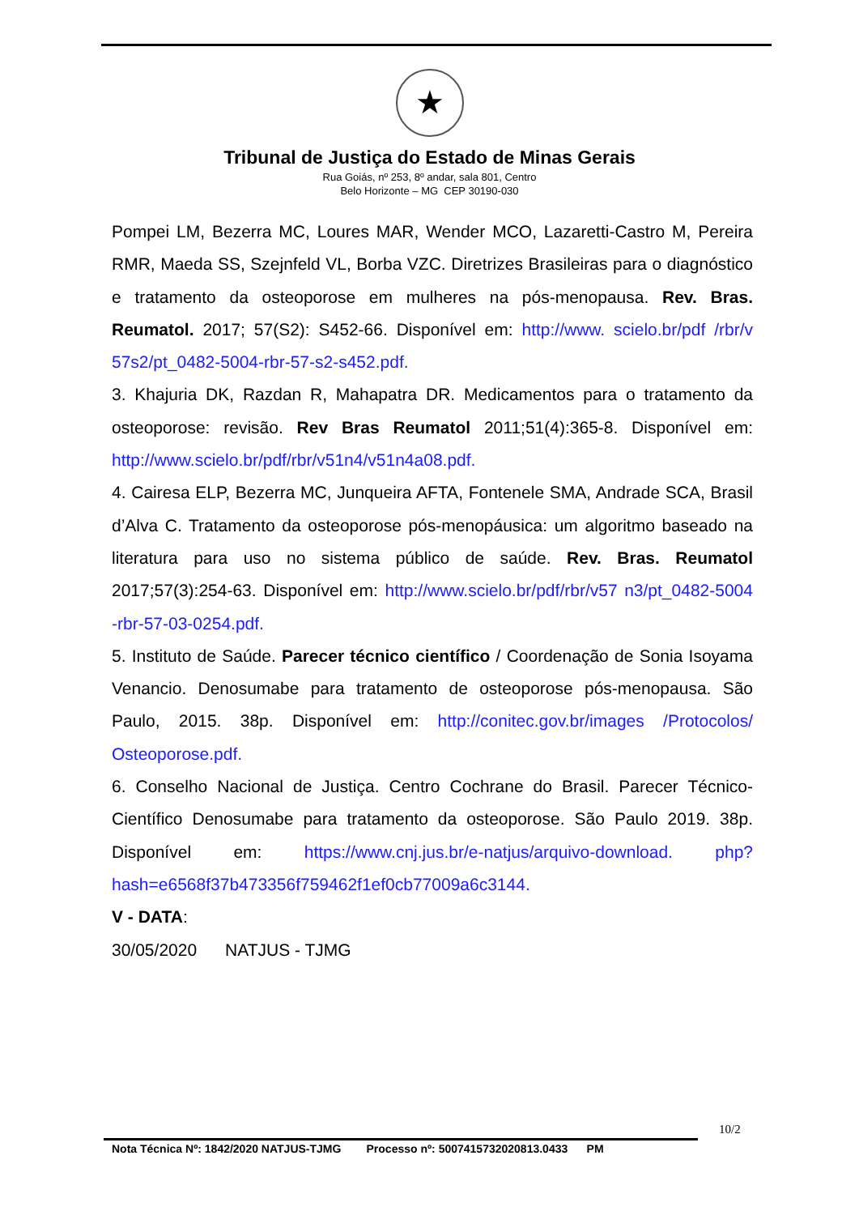★
Tribunal de Justiça do Estado de Minas Gerais
Rua Goiás, nº 253, 8º andar, sala 801, Centro
Belo Horizonte – MG CEP 30190-030
Pompei LM, Bezerra MC, Loures MAR, Wender MCO, Lazaretti-Castro M, Pereira RMR, Maeda SS, Szejnfeld VL, Borba VZC. Diretrizes Brasileiras para o diagnóstico e tratamento da osteoporose em mulheres na pós-menopausa. Rev. Bras. Reumatol. 2017; 57(S2): S452-66. Disponível em: http://www. scielo.br/pdf /rbr/v 57s2/pt_0482-5004-rbr-57-s2-s452.pdf.
3. Khajuria DK, Razdan R, Mahapatra DR. Medicamentos para o tratamento da osteoporose: revisão. Rev Bras Reumatol 2011;51(4):365-8. Disponível em: http://www.scielo.br/pdf/rbr/v51n4/v51n4a08.pdf.
4. Cairesa ELP, Bezerra MC, Junqueira AFTA, Fontenele SMA, Andrade SCA, Brasil d’Alva C. Tratamento da osteoporose pós-menopáusica: um algoritmo baseado na literatura para uso no sistema público de saúde. Rev. Bras. Reumatol 2017;57(3):254-63. Disponível em: http://www.scielo.br/pdf/rbr/v57 n3/pt_0482-5004 -rbr-57-03-0254.pdf.
5. Instituto de Saúde. Parecer técnico científico / Coordenação de Sonia Isoyama Venancio. Denosumabe para tratamento de osteoporose pós-menopausa. São Paulo, 2015. 38p. Disponível em: http://conitec.gov.br/images /Protocolos/ Osteoporose.pdf.
6. Conselho Nacional de Justiça. Centro Cochrane do Brasil. Parecer Técnico-Científico Denosumabe para tratamento da osteoporose. São Paulo 2019. 38p. Disponível em: https://www.cnj.jus.br/e-natjus/arquivo-download. php?hash=e6568f37b473356f759462f1ef0cb77009a6c3144.
V - DATA:
30/05/2020 NATJUS - TJMG
10/2
Nota Técnica Nº: 1842/2020 NATJUS-TJMG Processo nº: 5007415732020813.0433 PM